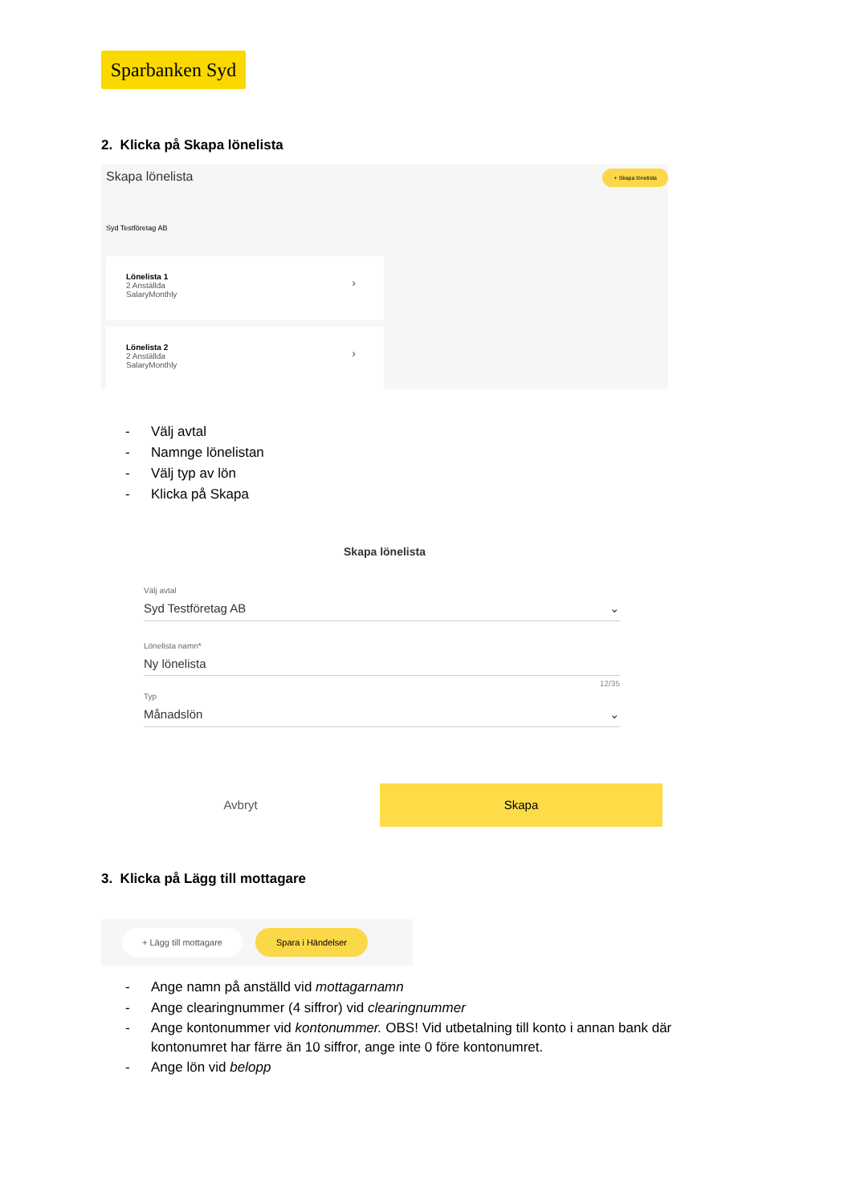Sparbanken Syd
2. Klicka på Skapa lönelista
Skapa lönelista
+ Skapa lönelista
Syd Testföretag AB
Lönelista 1
2 Anställda
SalaryMonthly
›
Lönelista 2
2 Anställda
SalaryMonthly
›
- Välj avtal
- Namnge lönelistan
- Välj typ av lön
- Klicka på Skapa
Skapa lönelista
Välj avtal
Syd Testföretag AB ⌄
Lönelista namn*
Ny lönelista
12/35
Typ
Månadslön ⌄
Avbryt Skapa
3. Klicka på Lägg till mottagare
+ Lägg till mottagare Spara i Händelser
- Ange namn på anställd vid mottagarnamn
- Ange clearingnummer (4 siffror) vid clearingnummer
- Ange kontonummer vid kontonummer. OBS! Vid utbetalning till konto i annan bank där kontonumret har färre än 10 siffror, ange inte 0 före kontonumret.
- Ange lön vid belopp